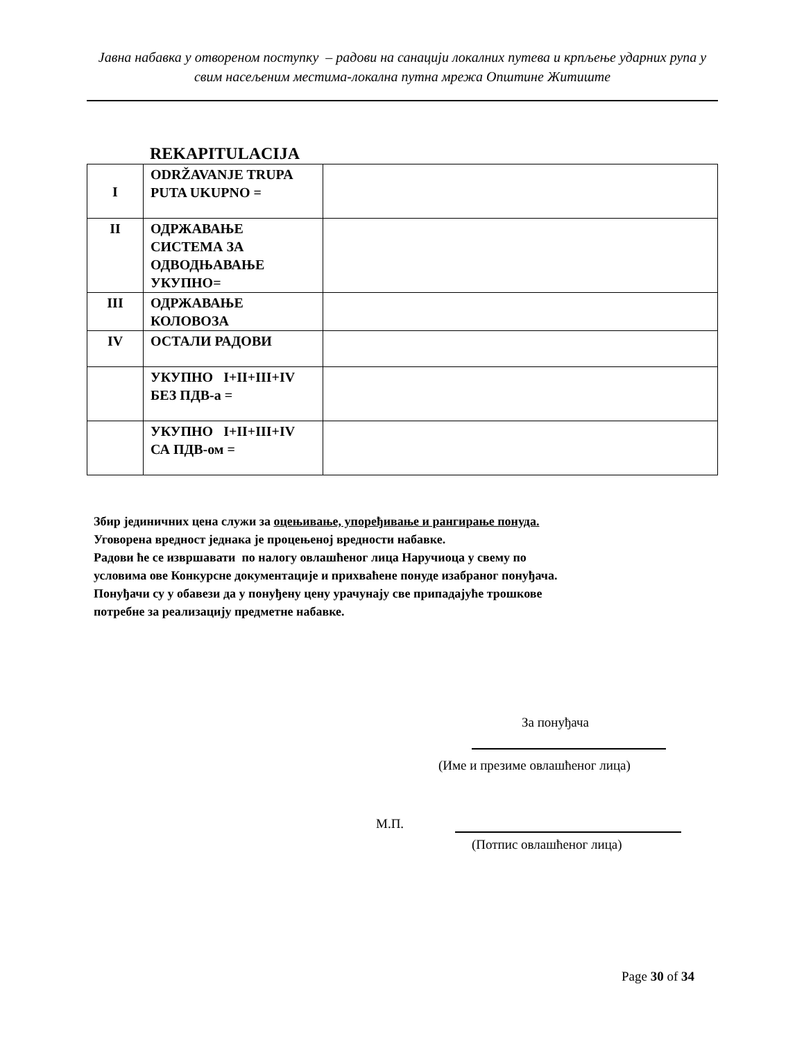Јавна набавка у отвореном поступку – радови на санацији локалних путева и крпљење ударних рупа у свим насељеним местима-локална путна мрежа Општине Житиште
REKAPITULACIJA
| I | ODRŽAVANJE TRUPA PUTA UKUPNO = | |
| II | ОДРЖАВАЊЕ СИСТЕМА ЗА ОДВОДЊАВАЊЕ УКУПНО= | |
| III | ОДРЖАВАЊЕ КОЛОВОЗА | |
| IV | ОСТАЛИ РАДОВИ | |
| | УКУПНО I+II+III+IV БЕЗ ПДВ-а = | |
| | УКУПНО I+II+III+IV СА ПДВ-ом = | |
Збир јединичних цена служи за оцењивање, упоређивање и рангирање понуда.
Уговорена вредност једнака је процењеној вредности набавке.
Радови ће се извршавати по налогу овлашћеног лица Наручиоца у свему по
условима ове Конкурсне документације и прихваћене понуде изабраног понуђача.
Понуђачи су у обавези да у понуђену цену урачунају све припадајуће трошкове
потребне за реализацију предметне набавке.
За понуђача
(Име и презиме овлашћеног лица)
М.П.
(Потпис овлашћеног лица)
Page 30 of 34